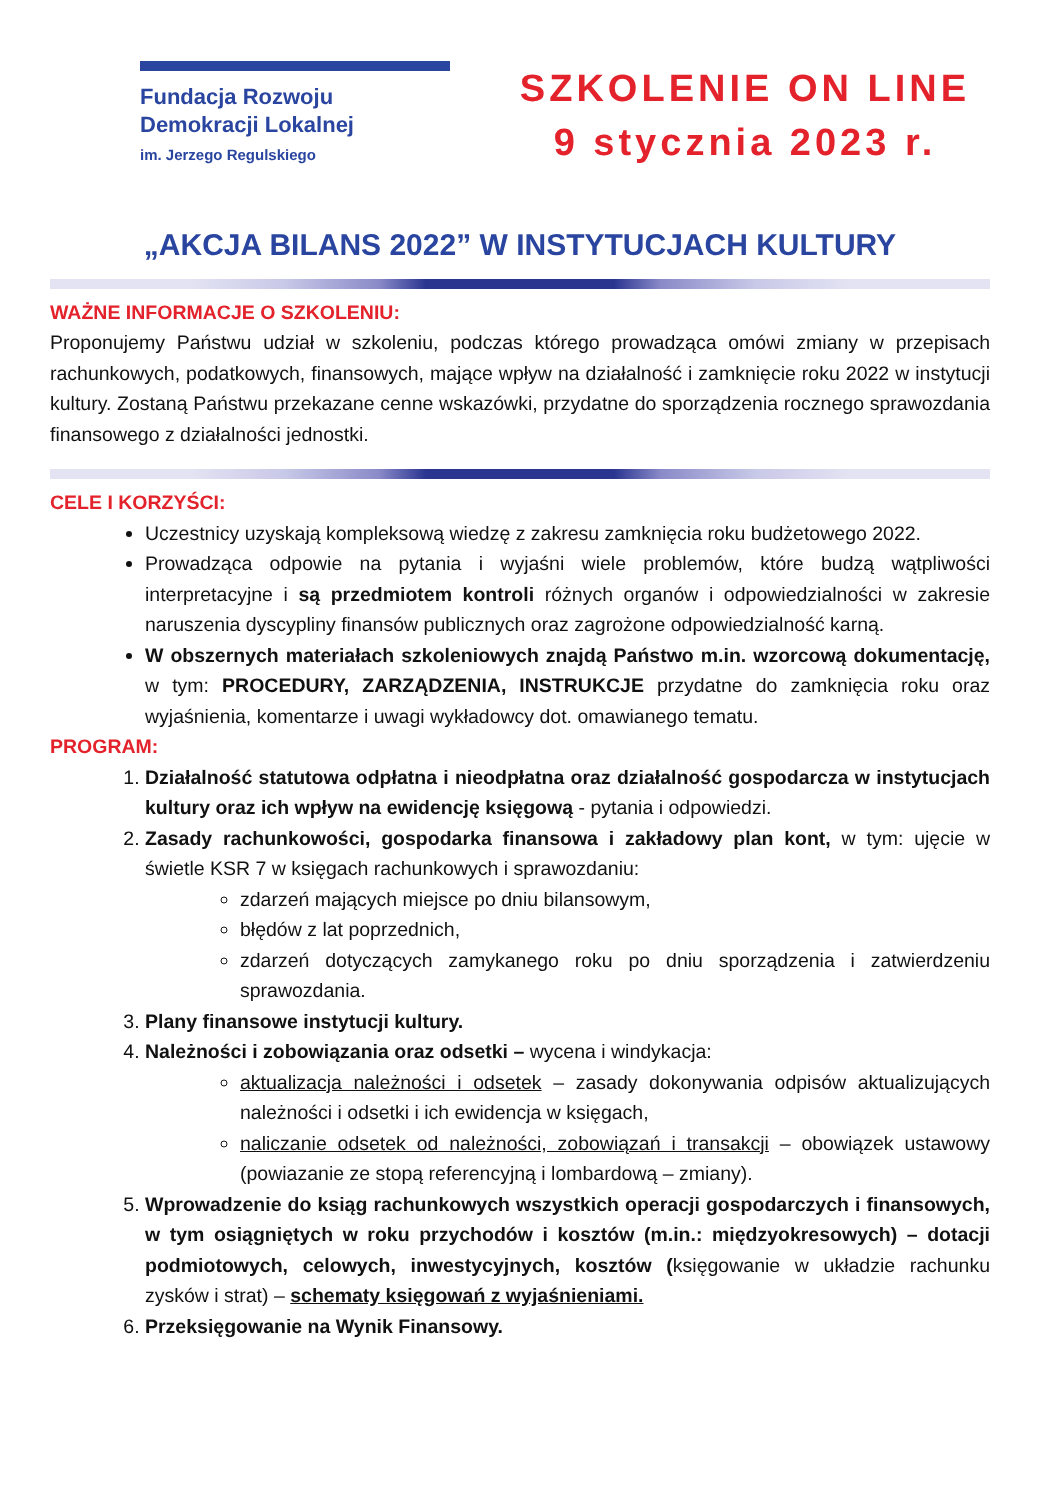Fundacja Rozwoju
Demokracji Lokalnej
im. Jerzego Regulskiego
SZKOLENIE ON LINE
9 stycznia 2023 r.
„AKCJA BILANS 2022” W INSTYTUCJACH KULTURY
WAŻNE INFORMACJE O SZKOLENIU:
Proponujemy Państwu udział w szkoleniu, podczas którego prowadząca omówi zmiany w przepisach rachunkowych, podatkowych, finansowych, mające wpływ na działalność i zamknięcie roku 2022 w instytucji kultury. Zostaną Państwu przekazane cenne wskazówki, przydatne do sporządzenia rocznego sprawozdania finansowego z działalności jednostki.
CELE I KORZYŚCI:
Uczestnicy uzyskają kompleksową wiedzę z zakresu zamknięcia roku budżetowego 2022.
Prowadząca odpowie na pytania i wyjaśni wiele problemów, które budzą wątpliwości interpretacyjne i są przedmiotem kontroli różnych organów i odpowiedzialności w zakresie naruszenia dyscypliny finansów publicznych oraz zagrożone odpowiedzialność karną.
W obszernych materiałach szkoleniowych znajdą Państwo m.in. wzorcową dokumentację, w tym: PROCEDURY, ZARZĄDZENIA, INSTRUKCJE przydatne do zamknięcia roku oraz wyjaśnienia, komentarze i uwagi wykładowcy dot. omawianego tematu.
PROGRAM:
1. Działalność statutowa odpłatna i nieodpłatna oraz działalność gospodarcza w instytucjach kultury oraz ich wpływ na ewidencję księgową - pytania i odpowiedzi.
2. Zasady rachunkowości, gospodarka finansowa i zakładowy plan kont, w tym: ujęcie w świetle KSR 7 w księgach rachunkowych i sprawozdaniu:
zdarzeń mających miejsce po dniu bilansowym,
błędów z lat poprzednich,
zdarzeń dotyczących zamykanego roku po dniu sporządzenia i zatwierdzeniu sprawozdania.
3. Plany finansowe instytucji kultury.
4. Należności i zobowiązania oraz odsetki – wycena i windykacja:
aktualizacja należności i odsetek – zasady dokonywania odpisów aktualizujących należności i odsetki i ich ewidencja w księgach,
naliczanie odsetek od należności, zobowiązań i transakcji – obowiązek ustawowy (powiazanie ze stopą referencyjną i lombardową – zmiany).
5. Wprowadzenie do ksiąg rachunkowych wszystkich operacji gospodarczych i finansowych, w tym osiągniętych w roku przychodów i kosztów (m.in.: międzyokresowych) – dotacji podmiotowych, celowych, inwestycyjnych, kosztów (księgowanie w układzie rachunku zysków i strat) – schematy księgowań z wyjaśnieniami.
6. Przeksięgowanie na Wynik Finansowy.